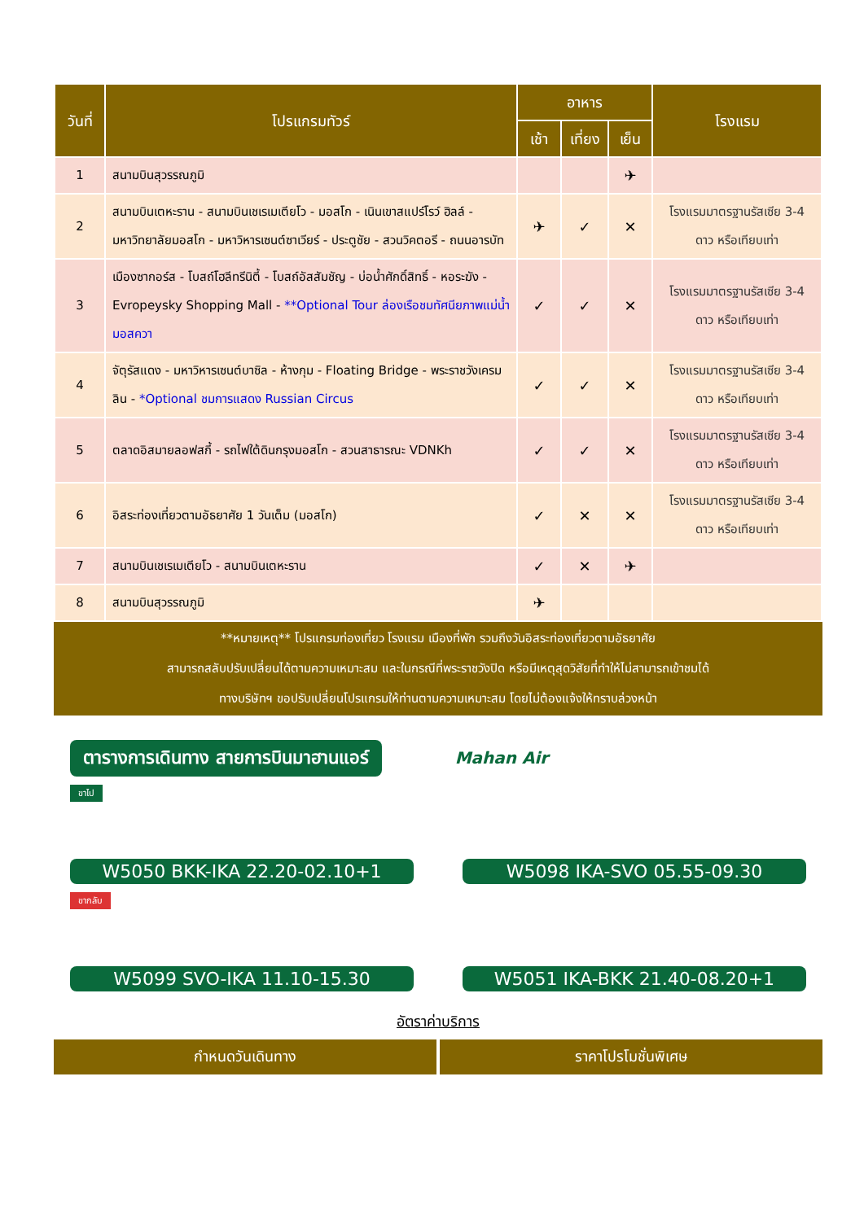| วันที่ | โปรแกรมทัวร์ | อาหาร | | | โรงแรม |
| --- | --- | --- | --- | --- | --- |
| | | เช้า | เที่ยง | เย็น | |
| 1 | สนามบินสุวรรณภูมิ | | | ✈ | |
| 2 | สนามบินเตหะราน - สนามบินเชเรเมเตียโว - มอสโก - เนินเขาสแปร์โรว์ ฮิลล์ - มหาวิทยาลัยมอสโก - มหาวิหารเซนต์ซาเวียร์ - ประตูชัย - สวนวิคตอรี - ถนนอารบัท | ✈ | ✓ | ✕ | โรงแรมมาตรฐานรัสเซีย 3-4 ดาว หรือเทียบเท่า |
| 3 | เมืองซากอร์ส - โบสถ์โฮลีทรีนิตี้ - โบสถ์อัสสัมชัญ - บ่อน้ำศักดิ์สิทธิ์ - หอระฆัง - Evropeysky Shopping Mall - **Optional Tour ล่องเรือชมทัศนียภาพแม่น้ำมอสควา | ✓ | ✓ | ✕ | โรงแรมมาตรฐานรัสเซีย 3-4 ดาว หรือเทียบเท่า |
| 4 | จัตุรัสแดง - มหาวิหารเซนต์บาซิล - ห้างกุม - Floating Bridge - พระราชวังเครมลิน - *Optional ชมการแสดง Russian Circus | ✓ | ✓ | ✕ | โรงแรมมาตรฐานรัสเซีย 3-4 ดาว หรือเทียบเท่า |
| 5 | ตลาดอิสมายลอฟสกี้ - รถไฟใต้ดินกรุงมอสโก - สวนสาธารณะ VDNKh | ✓ | ✓ | ✕ | โรงแรมมาตรฐานรัสเซีย 3-4 ดาว หรือเทียบเท่า |
| 6 | อิสระท่องเที่ยวตามอัธยาศัย 1 วันเต็ม (มอสโก) | ✓ | ✕ | ✕ | โรงแรมมาตรฐานรัสเซีย 3-4 ดาว หรือเทียบเท่า |
| 7 | สนามบินเชเรเมเตียโว - สนามบินเตหะราน | ✓ | ✕ | ✈ | |
| 8 | สนามบินสุวรรณภูมิ | ✈ | | | |
**หมายเหตุ** โปรแกรมท่องเที่ยว โรงแรม เมืองที่พัก รวมถึงวันอิสระท่องเที่ยวตามอัธยาศัย
สามารถสลับปรับเปลี่ยนได้ตามความเหมาะสม และในกรณีที่พระราชวังปิด หรือมีเหตุสุดวิสัยที่ทำให้ไม่สามารถเข้าชมได้
ทางบริษัทฯ ขอปรับเปลี่ยนโปรแกรมให้ท่านตามความเหมาะสม โดยไม่ต้องแจ้งให้ทราบล่วงหน้า
ตารางการเดินทาง สายการบินมาฮานแอร์ Mahan Air
ขาไป
W5050 BKK-IKA 22.20-02.10+1 W5098 IKA-SVO 05.55-09.30
ขากลับ
W5099 SVO-IKA 11.10-15.30 W5051 IKA-BKK 21.40-08.20+1
อัตราค่าบริการ
กำหนดวันเดินทาง ราคาโปรโมชั่นพิเศษ